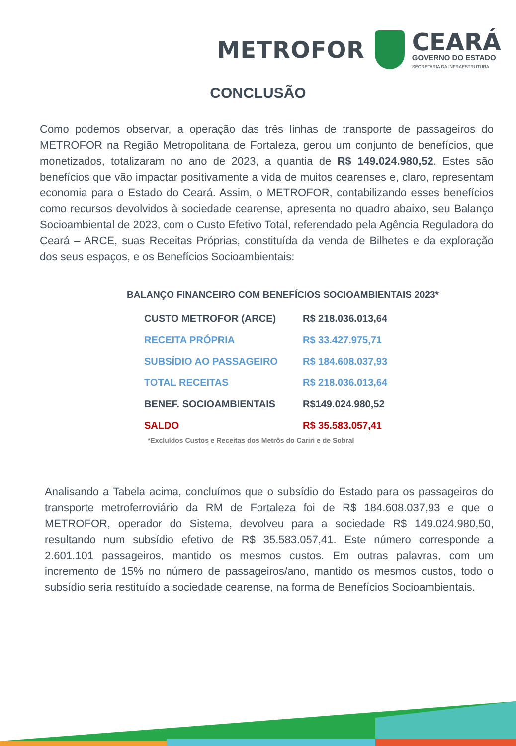METROFOR
CEARÁ
GOVERNO DO ESTADO
SECRETARIA DA INFRAESTRUTURA
CONCLUSÃO
Como podemos observar, a operação das três linhas de transporte de passageiros do METROFOR na Região Metropolitana de Fortaleza, gerou um conjunto de benefícios, que monetizados, totalizaram no ano de 2023, a quantia de R$ 149.024.980,52. Estes são benefícios que vão impactar positivamente a vida de muitos cearenses e, claro, representam economia para o Estado do Ceará. Assim, o METROFOR, contabilizando esses benefícios como recursos devolvidos à sociedade cearense, apresenta no quadro abaixo, seu Balanço Socioambiental de 2023, com o Custo Efetivo Total, referendado pela Agência Reguladora do Ceará – ARCE, suas Receitas Próprias, constituída da venda de Bilhetes e da exploração dos seus espaços, e os Benefícios Socioambientais:
BALANÇO FINANCEIRO COM BENEFÍCIOS SOCIOAMBIENTAIS 2023*
| CUSTO METROFOR (ARCE) | R$ 218.036.013,64 |
| RECEITA PRÓPRIA | R$ 33.427.975,71 |
| SUBSÍDIO AO PASSAGEIRO | R$ 184.608.037,93 |
| TOTAL RECEITAS | R$ 218.036.013,64 |
| BENEF. SOCIOAMBIENTAIS | R$149.024.980,52 |
| SALDO | R$ 35.583.057,41 |
*Excluídos Custos e Receitas dos Metrôs do Cariri e de Sobral
Analisando a Tabela acima, concluímos que o subsídio do Estado para os passageiros do transporte metroferroviário da RM de Fortaleza foi de R$ 184.608.037,93 e que o METROFOR, operador do Sistema, devolveu para a sociedade R$ 149.024.980,50, resultando num subsídio efetivo de R$ 35.583.057,41. Este número corresponde a 2.601.101 passageiros, mantido os mesmos custos. Em outras palavras, com um incremento de 15% no número de passageiros/ano, mantido os mesmos custos, todo o subsídio seria restituído a sociedade cearense, na forma de Benefícios Socioambientais.